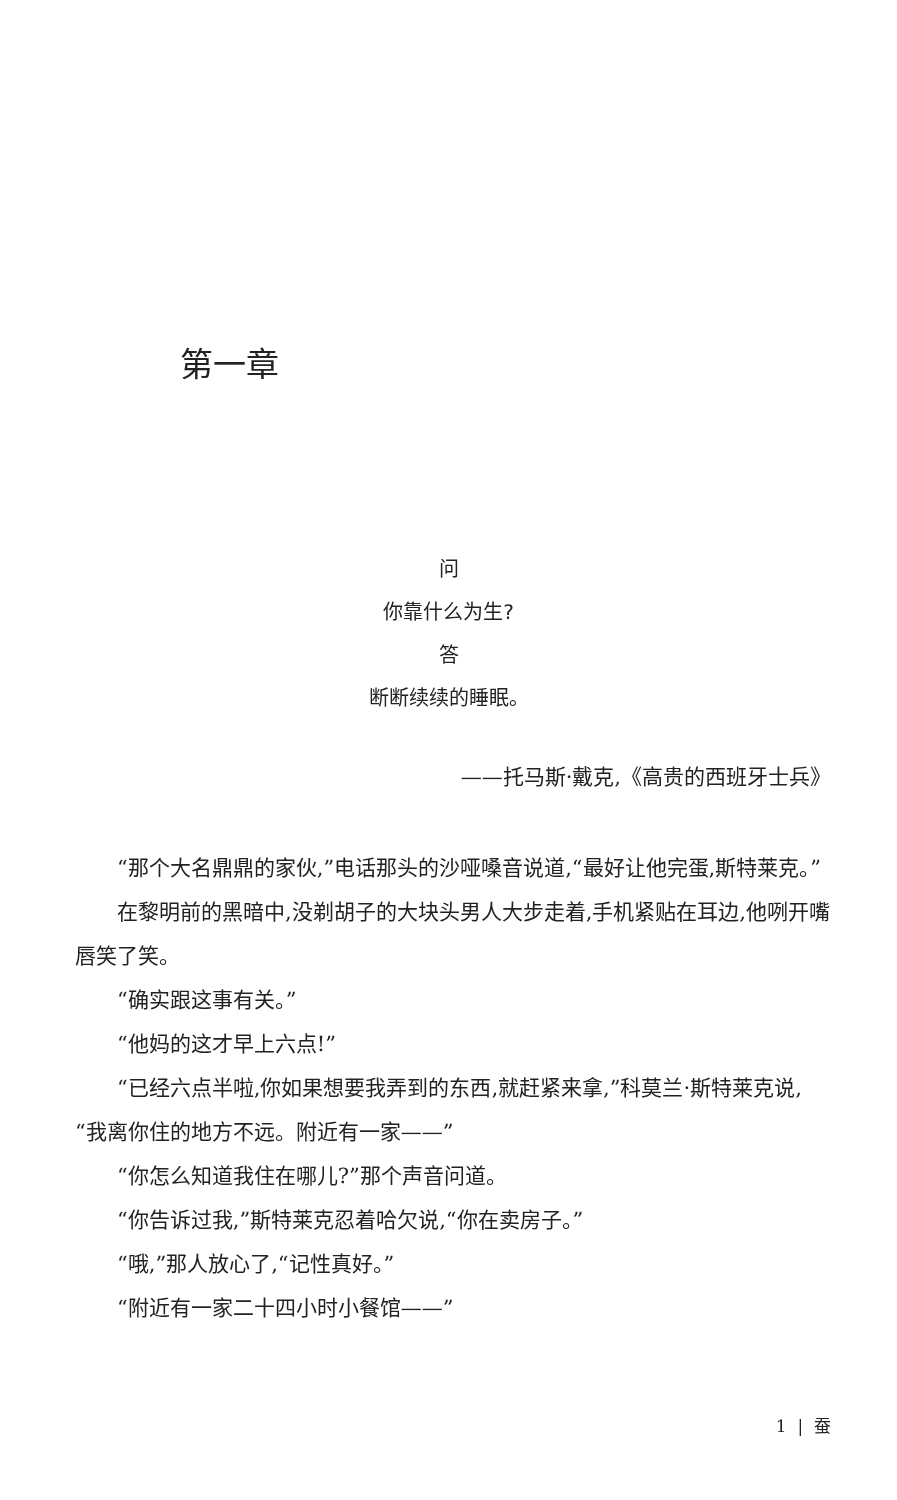第一章
问
你靠什么为生?
答
断断续续的睡眠。
——托马斯·戴克,《高贵的西班牙士兵》
“那个大名鼎鼎的家伙,”电话那头的沙哑嗓音说道,“最好让他完蛋,斯特莱克。”
在黎明前的黑暗中,没剃胡子的大块头男人大步走着,手机紧贴在耳边,他咧开嘴唇笑了笑。
“确实跟这事有关。”
“他妈的这才早上六点!”
“已经六点半啦,你如果想要我弄到的东西,就赶紧来拿,”科莫兰·斯特莱克说,“我离你住的地方不远。附近有一家——”
“你怎么知道我住在哪儿?”那个声音问道。
“你告诉过我,”斯特莱克忍着哈欠说,“你在卖房子。”
“哦,”那人放心了,“记性真好。”
“附近有一家二十四小时小餐馆——”
1 | 蚕